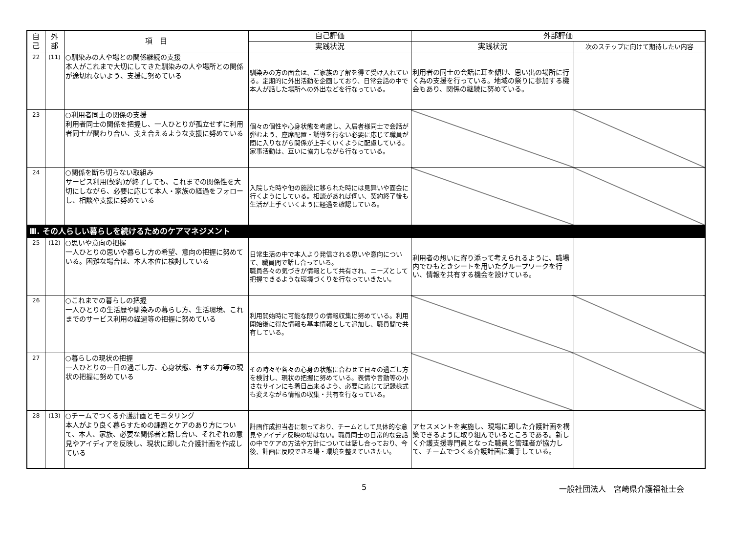| 自 己 | 外 部 | 項 目 | 自己評価 | 外部評価 | |
| --- | --- | --- | --- | --- | --- |
| | | | 実践状況 | 実践状況 | 次のステップに向けて期待したい内容 |
| 22 | (11) | ○馴染みの人や場との関係継続の支援 本人がこれまで大切にしてきた馴染みの人や場所との関係が途切れないよう、支援に努めている | 馴染みの方の面会は、ご家族の了解を得て受け入れている。定期的に外出活動を企画しており、日常会話の中で本人が話した場所への外出などを行なっている。 | 利用者の同士の会話に耳を傾け、思い出の場所に行く為の支援を行っている。地域の祭りに参加する機会もあり、関係の継続に努めている。 | |
| 23 | | ○利用者同士の関係の支援 利用者同士の関係を把握し、一人ひとりが孤立せずに利用者同士が関わり合い、支え合えるような支援に努めている | 個々の個性や心身状態を考慮し、入居者様同士で会話が弾むよう、座席配置・誘導を行ない必要に応じて職員が間に入りながら関係が上手くいくように配慮している。家事活動は、互いに協力しながら行なっている。 | | |
| 24 | | ○関係を断ち切らない取組み サービス利用(契約)が終了しても、これまでの関係性を大切にしながら、必要に応じて本人・家族の経過をフォローし、相談や支援に努めている | 入院した時や他の施設に移られた時には見舞いや面会に行くようにしている。相談があれば伺い、契約終了後も生活が上手くいくように経過を確認している。 | | |
| Ⅲ. その人らしい暮らしを続けるためのケアマネジメント | | | | | |
| 25 | (12) | ○思いや意向の把握 一人ひとりの思いや暮らし方の希望、意向の把握に努めている。困難な場合は、本人本位に検討している | 日常生活の中で本人より発信される思いや意向について、職員間で話し合っている。 職員各々の気づきが情報として共有され、ニーズとして把握できるような環境づくりを行なっていきたい。 | 利用者の想いに寄り添って考えられるように、職場内でひもときシートを用いたグループワークを行い、情報を共有する機会を設けている。 | |
| 26 | | ○これまでの暮らしの把握 一人ひとりの生活歴や馴染みの暮らし方、生活環境、これまでのサービス利用の経過等の把握に努めている | 利用開始時に可能な限りの情報収集に努めている。利用開始後に得た情報も基本情報として追加し、職員間で共有している。 | | |
| 27 | | ○暮らしの現状の把握 一人ひとりの一日の過ごし方、心身状態、有する力等の現状の把握に努めている | その時々や各々の心身の状態に合わせて日々の過ごし方を検討し、現状の把握に努めている。表情や言動等の小さなサインにも着目出来るよう、必要に応じて記録様式も変えながら情報の収集・共有を行なっている。 | | |
| 28 | (13) | ○チームでつくる介護計画とモニタリング 本人がより良く暮らすための課題とケアのあり方について、本人、家族、必要な関係者と話し合い、それぞれの意見やアイディアを反映し、現状に即した介護計画を作成している | 計画作成担当者に頼っており、チームとして具体的な意見やアイデア反映の場はない。職員同士の日常的な会話の中でケアの方法や方針については話し合っており、今後、計画に反映できる場・環境を整えていきたい。 | アセスメントを実施し、現場に即した介護計画を構築できるように取り組んでいるところである。新しく介護支援専門員となった職員と管理者が協力して、チームでつくる介護計画に着手している。 | |
5 一般社団法人　宮崎県介護福祉士会